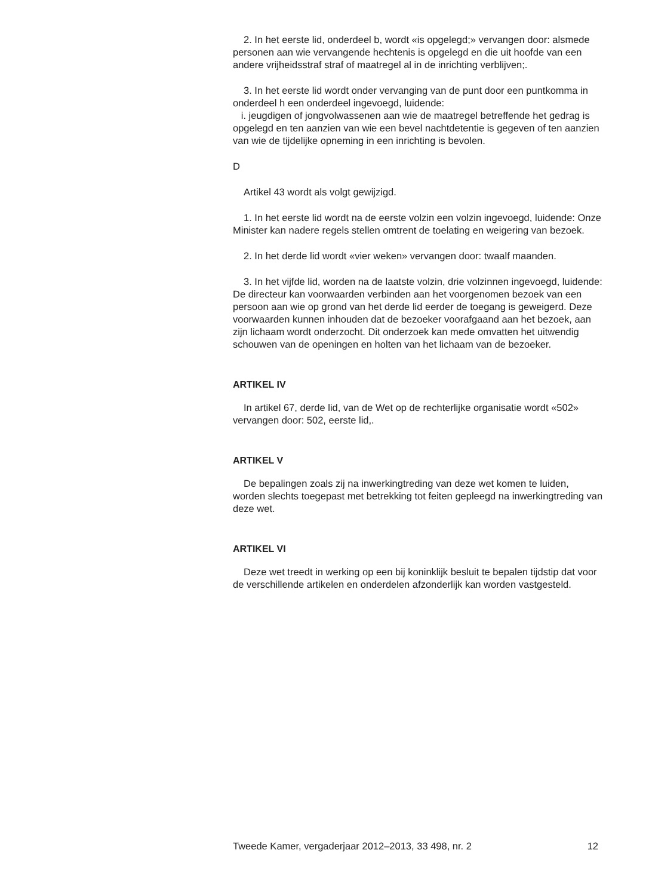2. In het eerste lid, onderdeel b, wordt «is opgelegd;» vervangen door: alsmede personen aan wie vervangende hechtenis is opgelegd en die uit hoofde van een andere vrijheidsstraf straf of maatregel al in de inrichting verblijven;.
3. In het eerste lid wordt onder vervanging van de punt door een puntkomma in onderdeel h een onderdeel ingevoegd, luidende:
i. jeugdigen of jongvolwassenen aan wie de maatregel betreffende het gedrag is opgelegd en ten aanzien van wie een bevel nachtdetentie is gegeven of ten aanzien van wie de tijdelijke opneming in een inrichting is bevolen.
D
Artikel 43 wordt als volgt gewijzigd.
1. In het eerste lid wordt na de eerste volzin een volzin ingevoegd, luidende: Onze Minister kan nadere regels stellen omtrent de toelating en weigering van bezoek.
2. In het derde lid wordt «vier weken» vervangen door: twaalf maanden.
3. In het vijfde lid, worden na de laatste volzin, drie volzinnen ingevoegd, luidende: De directeur kan voorwaarden verbinden aan het voorgenomen bezoek van een persoon aan wie op grond van het derde lid eerder de toegang is geweigerd. Deze voorwaarden kunnen inhouden dat de bezoeker voorafgaand aan het bezoek, aan zijn lichaam wordt onderzocht. Dit onderzoek kan mede omvatten het uitwendig schouwen van de openingen en holten van het lichaam van de bezoeker.
ARTIKEL IV
In artikel 67, derde lid, van de Wet op de rechterlijke organisatie wordt «502» vervangen door: 502, eerste lid,.
ARTIKEL V
De bepalingen zoals zij na inwerkingtreding van deze wet komen te luiden, worden slechts toegepast met betrekking tot feiten gepleegd na inwerkingtreding van deze wet.
ARTIKEL VI
Deze wet treedt in werking op een bij koninklijk besluit te bepalen tijdstip dat voor de verschillende artikelen en onderdelen afzonderlijk kan worden vastgesteld.
Tweede Kamer, vergaderjaar 2012–2013, 33 498, nr. 2 12